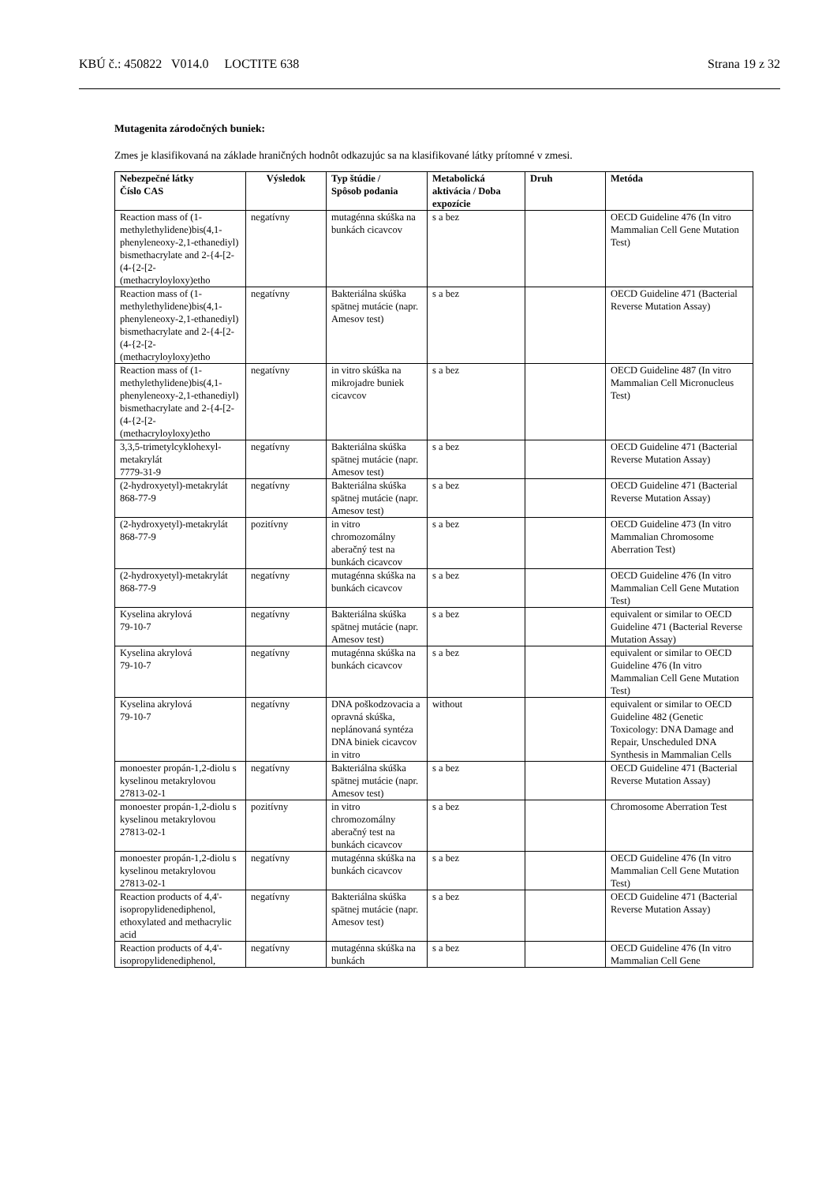KBÚ č.: 450822 V014.0 LOCTITE 638 Strana 19 z 32
Mutagenita zárodočných buniek:
Zmes je klasifikovaná na základe hraničných hodnôt odkazujúc sa na klasifikované látky prítomné v zmesi.
| Nebezpečné látky Číslo CAS | Výsledok | Typ štúdie / Spôsob podania | Metabolická aktivácia / Doba expozície | Druh | Metóda |
| --- | --- | --- | --- | --- | --- |
| Reaction mass of (1-methylethylidene)bis(4,1-phenyleneoxy-2,1-ethanediyl) bismethacrylate and 2-{4-[2-(4-{2-[2-(methacryloyloxy)etho | negatívny | mutagénna skúška na bunkách cicavcov | s a bez | | OECD Guideline 476 (In vitro Mammalian Cell Gene Mutation Test) |
| Reaction mass of (1-methylethylidene)bis(4,1-phenyleneoxy-2,1-ethanediyl) bismethacrylate and 2-{4-[2-(4-{2-[2-(methacryloyloxy)etho | negatívny | Bakteriálna skúška spätnej mutácie (napr. Amesov test) | s a bez | | OECD Guideline 471 (Bacterial Reverse Mutation Assay) |
| Reaction mass of (1-methylethylidene)bis(4,1-phenyleneoxy-2,1-ethanediyl) bismethacrylate and 2-{4-[2-(4-{2-[2-(methacryloyloxy)etho | negatívny | in vitro skúška na mikrojadre buniek cicavcov | s a bez | | OECD Guideline 487 (In vitro Mammalian Cell Micronucleus Test) |
| 3,3,5-trimetylcyklohexyl-metakrylát 7779-31-9 | negatívny | Bakteriálna skúška spätnej mutácie (napr. Amesov test) | s a bez | | OECD Guideline 471 (Bacterial Reverse Mutation Assay) |
| (2-hydroxyetyl)-metakrylát 868-77-9 | negatívny | Bakteriálna skúška spätnej mutácie (napr. Amesov test) | s a bez | | OECD Guideline 471 (Bacterial Reverse Mutation Assay) |
| (2-hydroxyetyl)-metakrylát 868-77-9 | pozitívny | in vitro chromozomálny aberačný test na bunkách cicavcov | s a bez | | OECD Guideline 473 (In vitro Mammalian Chromosome Aberration Test) |
| (2-hydroxyetyl)-metakrylát 868-77-9 | negatívny | mutagénna skúška na bunkách cicavcov | s a bez | | OECD Guideline 476 (In vitro Mammalian Cell Gene Mutation Test) |
| Kyselina akrylová 79-10-7 | negatívny | Bakteriálna skúška spätnej mutácie (napr. Amesov test) | s a bez | | equivalent or similar to OECD Guideline 471 (Bacterial Reverse Mutation Assay) |
| Kyselina akrylová 79-10-7 | negatívny | mutagénna skúška na bunkách cicavcov | s a bez | | equivalent or similar to OECD Guideline 476 (In vitro Mammalian Cell Gene Mutation Test) |
| Kyselina akrylová 79-10-7 | negatívny | DNA poškodzovacia a opravná skúška, neplánovaná syntéza DNA biniek cicavcov in vitro | without | | equivalent or similar to OECD Guideline 482 (Genetic Toxicology: DNA Damage and Repair, Unscheduled DNA Synthesis in Mammalian Cells |
| monoester propán-1,2-diolu s kyselinou metakrylovou 27813-02-1 | negatívny | Bakteriálna skúška spätnej mutácie (napr. Amesov test) | s a bez | | OECD Guideline 471 (Bacterial Reverse Mutation Assay) |
| monoester propán-1,2-diolu s kyselinou metakrylovou 27813-02-1 | pozitívny | in vitro chromozomálny aberačný test na bunkách cicavcov | s a bez | | Chromosome Aberration Test |
| monoester propán-1,2-diolu s kyselinou metakrylovou 27813-02-1 | negatívny | mutagénna skúška na bunkách cicavcov | s a bez | | OECD Guideline 476 (In vitro Mammalian Cell Gene Mutation Test) |
| Reaction products of 4,4'-isopropylidenediphenol, ethoxylated and methacrylic acid | negatívny | Bakteriálna skúška spätnej mutácie (napr. Amesov test) | s a bez | | OECD Guideline 471 (Bacterial Reverse Mutation Assay) |
| Reaction products of 4,4'-isopropylidenediphenol, | negatívny | mutagénna skúška na bunkách | s a bez | | OECD Guideline 476 (In vitro Mammalian Cell Gene |